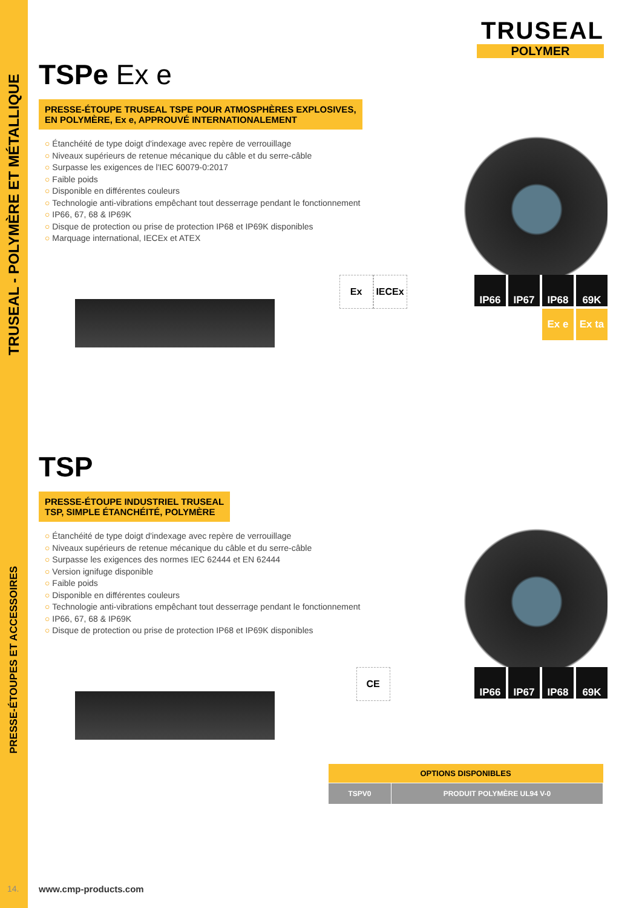TRUSEAL - POLYMÈRE ET MÉTALLIQUE
PRESSE-ÉTOUPES ET ACCESSOIRES
TRUSEAL
POLYMER
TSPe Ex e
PRESSE-ÉTOUPE TRUSEAL TSPE POUR ATMOSPHÈRES EXPLOSIVES,
EN POLYMÈRE, Ex e, APPROUVÉ INTERNATIONALEMENT
Étanchéité de type doigt d'indexage avec repère de verrouillage
Niveaux supérieurs de retenue mécanique du câble et du serre-câble
Surpasse les exigences de l'IEC 60079-0:2017
Faible poids
Disponible en différentes couleurs
Technologie anti-vibrations empêchant tout desserrage pendant le fonctionnement
IP66, 67, 68 & IP69K
Disque de protection ou prise de protection IP68 et IP69K disponibles
Marquage international, IECEx et ATEX
Ex IECEx
IP66
IP67
IP68
69K
Ex e
Ex ta
TSP
PRESSE-ÉTOUPE INDUSTRIEL TRUSEAL
TSP, SIMPLE ÉTANCHÉITÉ, POLYMÈRE
Étanchéité de type doigt d'indexage avec repère de verrouillage
Niveaux supérieurs de retenue mécanique du câble et du serre-câble
Surpasse les exigences des normes IEC 62444 et EN 62444
Version ignifuge disponible
Faible poids
Disponible en différentes couleurs
Technologie anti-vibrations empêchant tout desserrage pendant le fonctionnement
IP66, 67, 68 & IP69K
Disque de protection ou prise de protection IP68 et IP69K disponibles
CE
IP66
IP67
IP68
69K
| OPTIONS DISPONIBLES | |
| --- | --- |
| TSPV0 | PRODUIT POLYMÈRE UL94 V-0 |
14. www.cmp-products.com